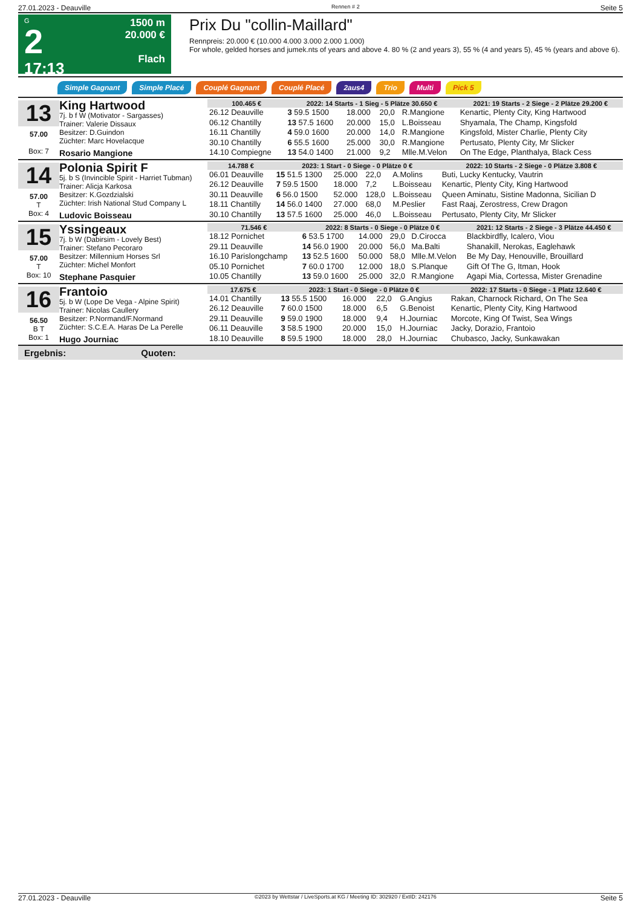27.01.2023 - Deauville Rennen # 2 Seite 5
G
2
17:13
1500 m
20.000 €
Flach
Prix Du "collin-Maillard"
Rennpreis: 20.000 € (10.000 4.000 3.000 2.000 1.000)
For whole, gelded horses and jumek.nts of years and above 4. 80 % (2 and years 3), 55 % (4 and years 5), 45 % (years and above 6).
Simple Gagnant Simple Placé Couplé Gagnant Couplé Placé 2aus4 Trio Multi Pick 5
13
57.00
Box: 7
King Hartwood
7j. b f W (Motivator - Sargasses)
Trainer: Valerie Dissaux
Besitzer: D.Guindon
Züchter: Marc Hovelacque
Rosario Mangione
| 100.465 € | 2022: 14 Starts - 1 Sieg - 5 Plätze 30.650 € | | | | 2021: 19 Starts - 2 Siege - 2 Plätze 29.200 € |
| --- | --- | --- | --- | --- | --- |
| 26.12 Deauville | 3 59.5 1500 | 18.000 | 20,0 | R.Mangione | Kenartic, Plenty City, King Hartwood |
| 06.12 Chantilly | 13 57.5 1600 | 20.000 | 15,0 | L.Boisseau | Shyamala, The Champ, Kingsfold |
| 16.11 Chantilly | 4 59.0 1600 | 20.000 | 14,0 | R.Mangione | Kingsfold, Mister Charlie, Plenty City |
| 30.10 Chantilly | 6 55.5 1600 | 25.000 | 30,0 | R.Mangione | Pertusato, Plenty City, Mr Slicker |
| 14.10 Compiegne | 13 54.0 1400 | 21.000 | 9,2 | Mlle.M.Velon | On The Edge, Planthalya, Black Cess |
14
57.00
T
Box: 4
Polonia Spirit F
5j. b S (Invincible Spirit - Harriet Tubman)
Trainer: Alicja Karkosa
Besitzer: K.Gozdzialski
Züchter: Irish National Stud Company L
Ludovic Boisseau
| 14.788 € | 2023: 1 Start - 0 Siege - 0 Plätze 0 € | | | | 2022: 10 Starts - 2 Siege - 0 Plätze 3.808 € |
| --- | --- | --- | --- | --- | --- |
| 06.01 Deauville | 15 51.5 1300 | 25.000 | 22,0 | A.Molins | Buti, Lucky Kentucky, Vautrin |
| 26.12 Deauville | 7 59.5 1500 | 18.000 | 7,2 | L.Boisseau | Kenartic, Plenty City, King Hartwood |
| 30.11 Deauville | 6 56.0 1500 | 52.000 | 128,0 | L.Boisseau | Queen Aminatu, Sistine Madonna, Sicilian D |
| 18.11 Chantilly | 14 56.0 1400 | 27.000 | 68,0 | M.Peslier | Fast Raaj, Zerostress, Crew Dragon |
| 30.10 Chantilly | 13 57.5 1600 | 25.000 | 46,0 | L.Boisseau | Pertusato, Plenty City, Mr Slicker |
15
57.00
T
Box: 10
Yssingeaux
7j. b W (Dabirsim - Lovely Best)
Trainer: Stefano Pecoraro
Besitzer: Millennium Horses Srl
Züchter: Michel Monfort
Stephane Pasquier
| 71.546 € | 2022: 8 Starts - 0 Siege - 0 Plätze 0 € | | | | 2021: 12 Starts - 2 Siege - 3 Plätze 44.450 € |
| --- | --- | --- | --- | --- | --- |
| 18.12 Pornichet | 6 53.5 1700 | 14.000 | 29,0 | D.Cirocca | Blackbirdfly, Icalero, Viou |
| 29.11 Deauville | 14 56.0 1900 | 20.000 | 56,0 | Ma.Balti | Shanakill, Nerokas, Eaglehawk |
| 16.10 Parislongchamp | 13 52.5 1600 | 50.000 | 58,0 | Mlle.M.Velon | Be My Day, Henouville, Brouillard |
| 05.10 Pornichet | 7 60.0 1700 | 12.000 | 18,0 | S.Planque | Gift Of The G, Itman, Hook |
| 10.05 Chantilly | 13 59.0 1600 | 25.000 | 32,0 | R.Mangione | Agapi Mia, Cortessa, Mister Grenadine |
16
56.50
B T
Box: 1
Frantoio
5j. b W (Lope De Vega - Alpine Spirit)
Trainer: Nicolas Caullery
Besitzer: P.Normand/F.Normand
Züchter: S.C.E.A. Haras De La Perelle
Hugo Journiac
| 17.675 € | 2023: 1 Start - 0 Siege - 0 Plätze 0 € | | | | 2022: 17 Starts - 0 Siege - 1 Platz 12.640 € |
| --- | --- | --- | --- | --- | --- |
| 14.01 Chantilly | 13 55.5 1500 | 16.000 | 22,0 | G.Angius | Rakan, Charnock Richard, On The Sea |
| 26.12 Deauville | 7 60.0 1500 | 18.000 | 6,5 | G.Benoist | Kenartic, Plenty City, King Hartwood |
| 29.11 Deauville | 9 59.0 1900 | 18.000 | 9,4 | H.Journiac | Morcote, King Of Twist, Sea Wings |
| 06.11 Deauville | 3 58.5 1900 | 20.000 | 15,0 | H.Journiac | Jacky, Dorazio, Frantoio |
| 18.10 Deauville | 8 59.5 1900 | 18.000 | 28,0 | H.Journiac | Chubasco, Jacky, Sunkawakan |
Ergebnis: Quoten:
27.01.2023 - Deauville ©2023 by Wettstar / LiveSports.at KG / Meeting ID: 302920 / ExtID: 242176 Seite 5